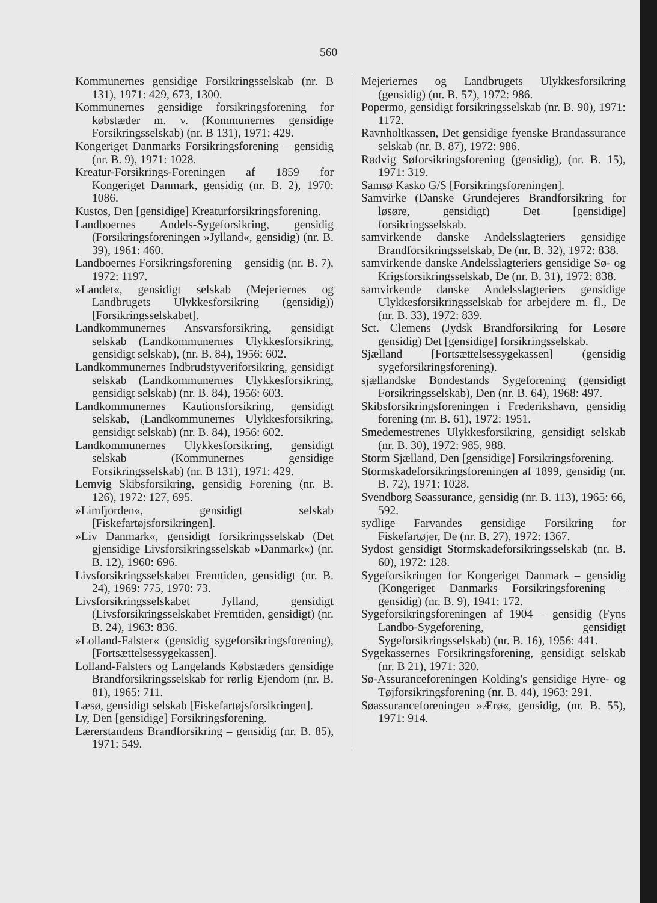560
Kommunernes gensidige Forsikringsselskab (nr. B 131), 1971: 429, 673, 1300.
Kommunernes gensidige forsikringsforening for købstæder m. v. (Kommunernes gensidige Forsikringsselskab) (nr. B 131), 1971: 429.
Kongeriget Danmarks Forsikringsforening – gensidig (nr. B. 9), 1971: 1028.
Kreatur-Forsikrings-Foreningen af 1859 for Kongeriget Danmark, gensidig (nr. B. 2), 1970: 1086.
Kustos, Den [gensidige] Kreaturforsikringsforening.
Landboernes Andels-Sygeforsikring, gensidig (Forsikringsforeningen »Jylland«, gensidig) (nr. B. 39), 1961: 460.
Landboernes Forsikringsforening – gensidig (nr. B. 7), 1972: 1197.
»Landet«, gensidigt selskab (Mejeriernes og Landbrugets Ulykkesforsikring (gensidig)) [Forsikringsselskabet].
Landkommunernes Ansvarsforsikring, gensidigt selskab (Landkommunernes Ulykkesforsikring, gensidigt selskab), (nr. B. 84), 1956: 602.
Landkommunernes Indbrudstyveriforsikring, gensidigt selskab (Landkommunernes Ulykkesforsikring, gensidigt selskab) (nr. B. 84), 1956: 603.
Landkommunernes Kautionsforsikring, gensidigt selskab, (Landkommunernes Ulykkesforsikring, gensidigt selskab) (nr. B. 84), 1956: 602.
Landkommunernes Ulykkesforsikring, gensidigt selskab (Kommunernes gensidige Forsikringsselskab) (nr. B 131), 1971: 429.
Lemvig Skibsforsikring, gensidig Forening (nr. B. 126), 1972: 127, 695.
»Limfjorden«, gensidigt selskab [Fiskefartøjsforsikringen].
»Liv Danmark«, gensidigt forsikringsselskab (Det gjensidige Livsforsikringsselskab »Danmark«) (nr. B. 12), 1960: 696.
Livsforsikringsselskabet Fremtiden, gensidigt (nr. B. 24), 1969: 775, 1970: 73.
Livsforsikringsselskabet Jylland, gensidigt (Livsforsikringsselskabet Fremtiden, gensidigt) (nr. B. 24), 1963: 836.
»Lolland-Falster« (gensidig sygeforsikringsforening), [Fortsættelsessygekassen].
Lolland-Falsters og Langelands Købstæders gensidige Brandforsikringsselskab for rørlig Ejendom (nr. B. 81), 1965: 711.
Læsø, gensidigt selskab [Fiskefartøjsforsikringen].
Ly, Den [gensidige] Forsikringsforening.
Lærerstandens Brandforsikring – gensidig (nr. B. 85), 1971: 549.
Mejeriernes og Landbrugets Ulykkesforsikring (gensidig) (nr. B. 57), 1972: 986.
Popermo, gensidigt forsikringsselskab (nr. B. 90), 1971: 1172.
Ravnholtkassen, Det gensidige fyenske Brandassurance selskab (nr. B. 87), 1972: 986.
Rødvig Søforsikringsforening (gensidig), (nr. B. 15), 1971: 319.
Samsø Kasko G/S [Forsikringsforeningen].
Samvirke (Danske Grundejeres Brandforsikring for løsøre, gensidigt) Det [gensidige] forsikringsselskab.
samvirkende danske Andelsslagteriers gensidige Brandforsikringsselskab, De (nr. B. 32), 1972: 838.
samvirkende danske Andelsslagteriers gensidige Sø- og Krigsforsikringsselskab, De (nr. B. 31), 1972: 838.
samvirkende danske Andelsslagteriers gensidige Ulykkesforsikringsselskab for arbejdere m. fl., De (nr. B. 33), 1972: 839.
Sct. Clemens (Jydsk Brandforsikring for Løsøre gensidig) Det [gensidige] forsikringsselskab.
Sjælland [Fortsættelsessygekassen] (gensidig sygeforsikringsforening).
sjællandske Bondestands Sygeforening (gensidigt Forsikringsselskab), Den (nr. B. 64), 1968: 497.
Skibsforsikringsforeningen i Frederikshavn, gensidig forening (nr. B. 61), 1972: 1951.
Smedemestrenes Ulykkesforsikring, gensidigt selskab (nr. B. 30), 1972: 985, 988.
Storm Sjælland, Den [gensidige] Forsikringsforening.
Stormskadeforsikringsforeningen af 1899, gensidig (nr. B. 72), 1971: 1028.
Svendborg Søassurance, gensidig (nr. B. 113), 1965: 66, 592.
sydlige Farvandes gensidige Forsikring for Fiskefartøjer, De (nr. B. 27), 1972: 1367.
Sydost gensidigt Stormskadeforsikringsselskab (nr. B. 60), 1972: 128.
Sygeforsikringen for Kongeriget Danmark – gensidig (Kongeriget Danmarks Forsikringsforening – gensidig) (nr. B. 9), 1941: 172.
Sygeforsikringsforeningen af 1904 – gensidig (Fyns Landbo-Sygeforening, gensidigt Sygeforsikringsselskab) (nr. B. 16), 1956: 441.
Sygekassernes Forsikringsforening, gensidigt selskab (nr. B 21), 1971: 320.
Sø-Assuranceforeningen Kolding's gensidige Hyre- og Tøjforsikringsforening (nr. B. 44), 1963: 291.
Søassuranceforeningen »Ærø«, gensidig, (nr. B. 55), 1971: 914.